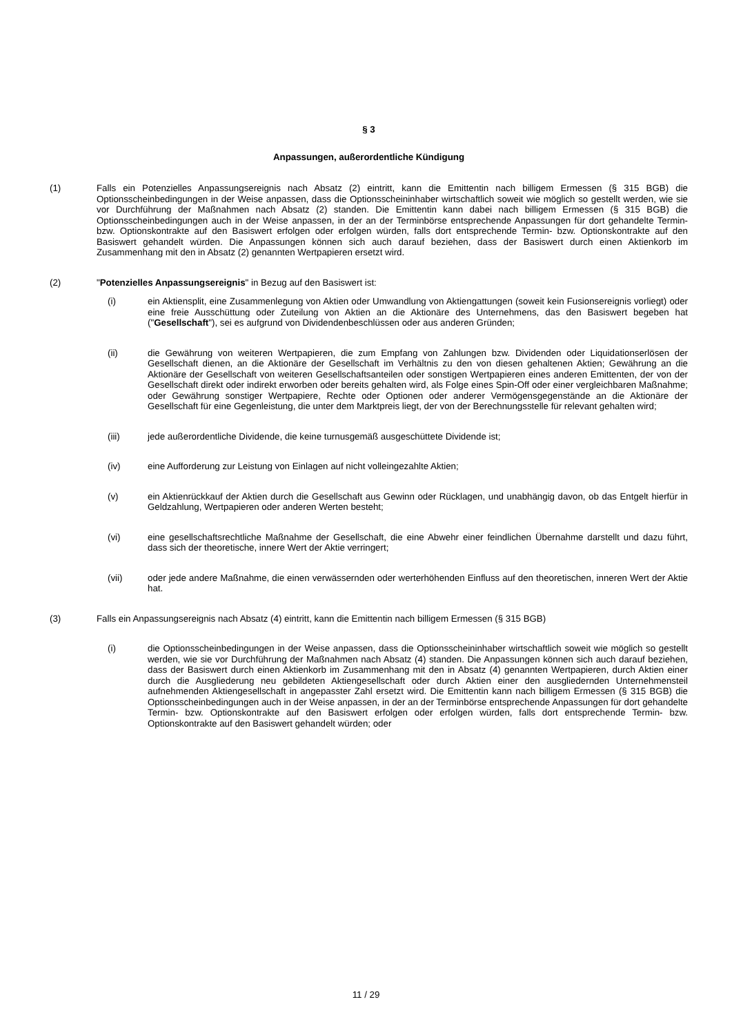§ 3
Anpassungen, außerordentliche Kündigung
(1) Falls ein Potenzielles Anpassungsereignis nach Absatz (2) eintritt, kann die Emittentin nach billigem Ermessen (§ 315 BGB) die Optionsscheinbedingungen in der Weise anpassen, dass die Optionsscheininhaber wirtschaftlich soweit wie möglich so gestellt werden, wie sie vor Durchführung der Maßnahmen nach Absatz (2) standen. Die Emittentin kann dabei nach billigem Ermessen (§ 315 BGB) die Optionsscheinbedingungen auch in der Weise anpassen, in der an der Terminbörse entsprechende Anpassungen für dort gehandelte Termin- bzw. Optionskontrakte auf den Basiswert erfolgen oder erfolgen würden, falls dort entsprechende Termin- bzw. Optionskontrakte auf den Basiswert gehandelt würden. Die Anpassungen können sich auch darauf beziehen, dass der Basiswert durch einen Aktienkorb im Zusammenhang mit den in Absatz (2) genannten Wertpapieren ersetzt wird.
(2) "Potenzielles Anpassungsereignis" in Bezug auf den Basiswert ist:
(i) ein Aktiensplit, eine Zusammenlegung von Aktien oder Umwandlung von Aktiengattungen (soweit kein Fusionsereignis vorliegt) oder eine freie Ausschüttung oder Zuteilung von Aktien an die Aktionäre des Unternehmens, das den Basiswert begeben hat ("Gesellschaft"), sei es aufgrund von Dividendenbeschlüssen oder aus anderen Gründen;
(ii) die Gewährung von weiteren Wertpapieren, die zum Empfang von Zahlungen bzw. Dividenden oder Liquidationserlösen der Gesellschaft dienen, an die Aktionäre der Gesellschaft im Verhältnis zu den von diesen gehaltenen Aktien; Gewährung an die Aktionäre der Gesellschaft von weiteren Gesellschaftsanteilen oder sonstigen Wertpapieren eines anderen Emittenten, der von der Gesellschaft direkt oder indirekt erworben oder bereits gehalten wird, als Folge eines Spin-Off oder einer vergleichbaren Maßnahme; oder Gewährung sonstiger Wertpapiere, Rechte oder Optionen oder anderer Vermögensgegenstände an die Aktionäre der Gesellschaft für eine Gegenleistung, die unter dem Marktpreis liegt, der von der Berechnungsstelle für relevant gehalten wird;
(iii) jede außerordentliche Dividende, die keine turnusgemäß ausgeschüttete Dividende ist;
(iv) eine Aufforderung zur Leistung von Einlagen auf nicht volleingezahlte Aktien;
(v) ein Aktienrückkauf der Aktien durch die Gesellschaft aus Gewinn oder Rücklagen, und unabhängig davon, ob das Entgelt hierfür in Geldzahlung, Wertpapieren oder anderen Werten besteht;
(vi) eine gesellschaftsrechtliche Maßnahme der Gesellschaft, die eine Abwehr einer feindlichen Übernahme darstellt und dazu führt, dass sich der theoretische, innere Wert der Aktie verringert;
(vii) oder jede andere Maßnahme, die einen verwässernden oder werterhöhenden Einfluss auf den theoretischen, inneren Wert der Aktie hat.
(3) Falls ein Anpassungsereignis nach Absatz (4) eintritt, kann die Emittentin nach billigem Ermessen (§ 315 BGB)
(i) die Optionsscheinbedingungen in der Weise anpassen, dass die Optionsscheininhaber wirtschaftlich soweit wie möglich so gestellt werden, wie sie vor Durchführung der Maßnahmen nach Absatz (4) standen. Die Anpassungen können sich auch darauf beziehen, dass der Basiswert durch einen Aktienkorb im Zusammenhang mit den in Absatz (4) genannten Wertpapieren, durch Aktien einer durch die Ausgliederung neu gebildeten Aktiengesellschaft oder durch Aktien einer den ausgliedernden Unternehmensteil aufnehmenden Aktiengesellschaft in angepasster Zahl ersetzt wird. Die Emittentin kann nach billigem Ermessen (§ 315 BGB) die Optionsscheinbedingungen auch in der Weise anpassen, in der an der Terminbörse entsprechende Anpassungen für dort gehandelte Termin- bzw. Optionskontrakte auf den Basiswert erfolgen oder erfolgen würden, falls dort entsprechende Termin- bzw. Optionskontrakte auf den Basiswert gehandelt würden; oder
11 / 29